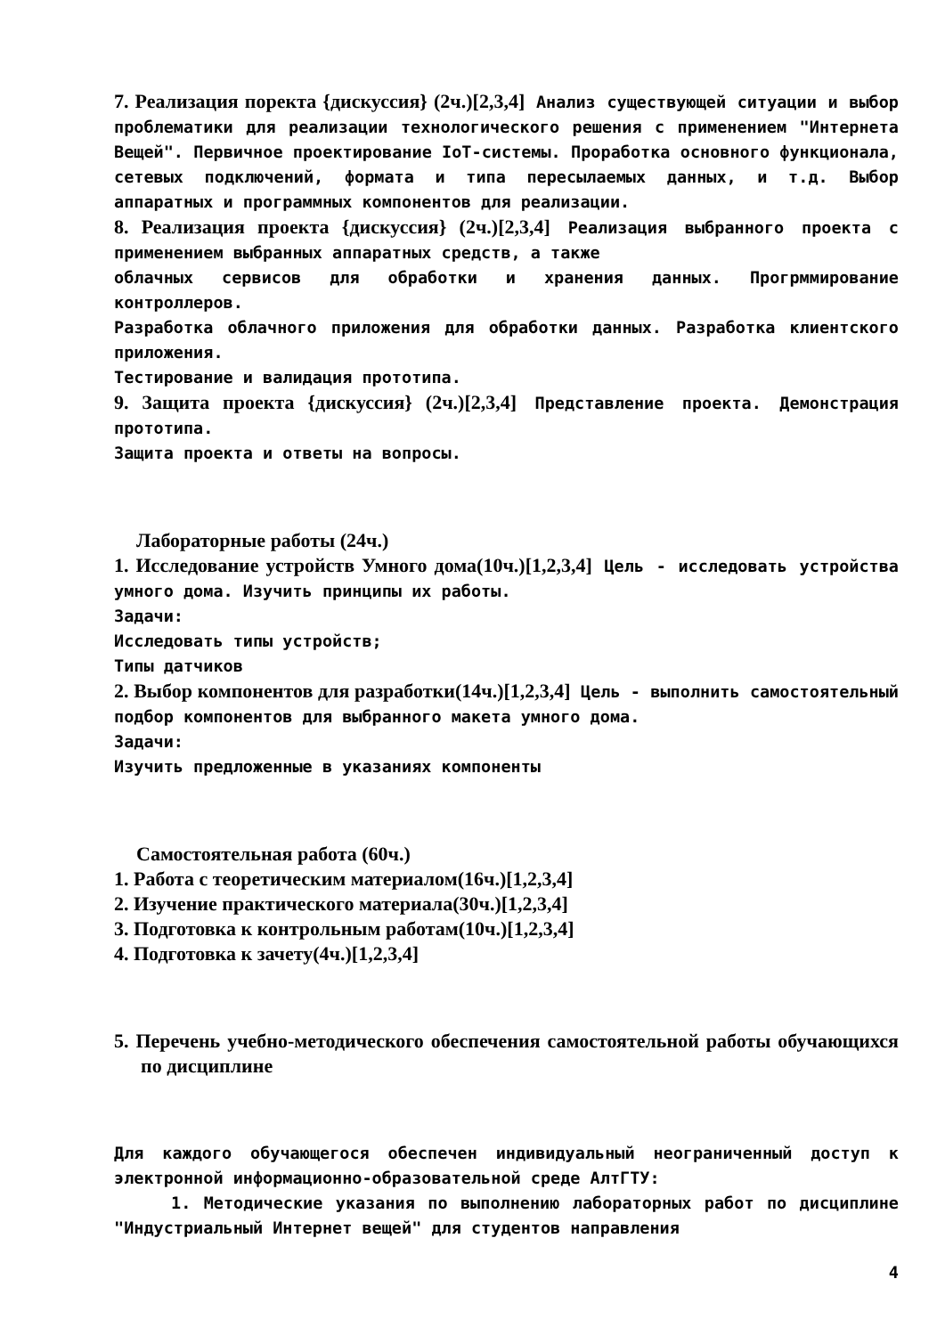7. Реализация поректа {дискуссия} (2ч.)[2,3,4] Анализ существующей ситуации и выбор проблематики для реализации технологического решения с применением "Интернета Вещей". Первичное проектирование IoT-системы. Проработка основного функционала, сетевых подключений, формата и типа пересылаемых данных, и т.д. Выбор аппаратных и программных компонентов для реализации.
8. Реализация проекта {дискуссия} (2ч.)[2,3,4] Реализация выбранного проекта с применением выбранных аппаратных средств, а также
облачных сервисов для обработки и хранения данных. Прогрммирование контроллеров.
Разработка облачного приложения для обработки данных. Разработка клиентского приложения.
Тестирование и валидация прототипа.
9. Защита проекта {дискуссия} (2ч.)[2,3,4] Представление проекта. Демонстрация прототипа.
Защита проекта и ответы на вопросы.
Лабораторные работы (24ч.)
1. Исследование устройств Умного дома(10ч.)[1,2,3,4] Цель - исследовать устройства умного дома. Изучить принципы их работы.
Задачи:
Исследовать типы устройств;
Типы датчиков
2. Выбор компонентов для разработки(14ч.)[1,2,3,4] Цель - выполнить самостоятельный подбор компонентов для выбранного макета умного дома.
Задачи:
Изучить предложенные в указаниях компоненты
Самостоятельная работа (60ч.)
1. Работа с теоретическим материалом(16ч.)[1,2,3,4]
2. Изучение практического материала(30ч.)[1,2,3,4]
3. Подготовка к контрольным работам(10ч.)[1,2,3,4]
4. Подготовка к зачету(4ч.)[1,2,3,4]
5. Перечень учебно-методического обеспечения самостоятельной работы обучающихся по дисциплине
Для каждого обучающегося обеспечен индивидуальный неограниченный доступ к электронной информационно-образовательной среде АлтГТУ:
1. Методические указания по выполнению лабораторных работ по дисциплине "Индустриальный Интернет вещей" для студентов направления
4